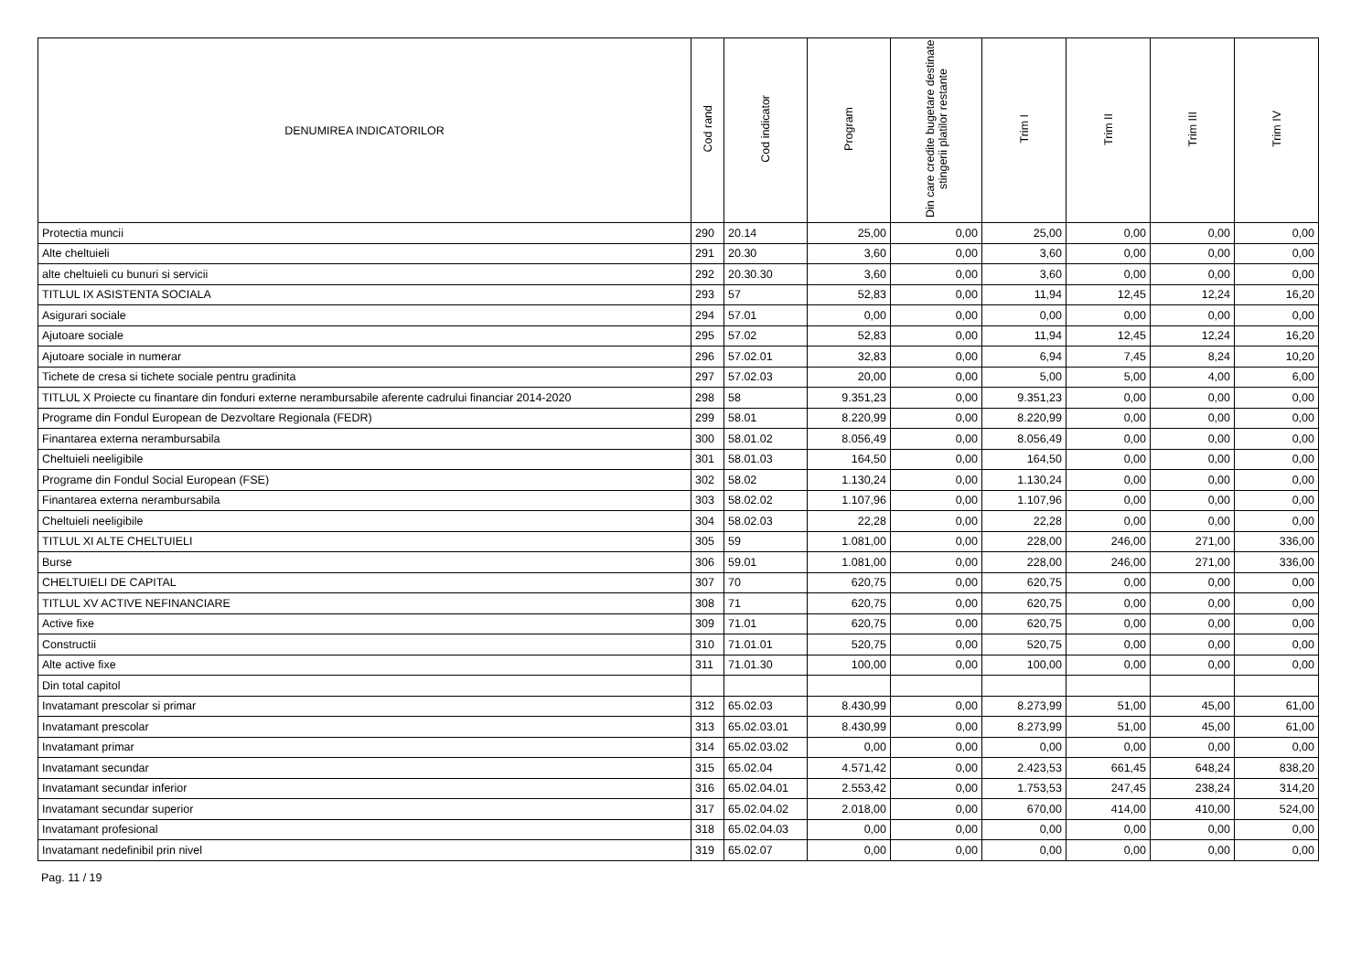| DENUMIREA INDICATORILOR | Cod rand | Cod indicator | Program | Din care credite bugetare destinate stingerii platilor restante | Trim I | Trim II | Trim III | Trim IV |
| --- | --- | --- | --- | --- | --- | --- | --- | --- |
| Protectia muncii | 290 | 20.14 | 25,00 | 0,00 | 25,00 | 0,00 | 0,00 | 0,00 |
| Alte cheltuieli | 291 | 20.30 | 3,60 | 0,00 | 3,60 | 0,00 | 0,00 | 0,00 |
| alte cheltuieli cu bunuri si servicii | 292 | 20.30.30 | 3,60 | 0,00 | 3,60 | 0,00 | 0,00 | 0,00 |
| TITLUL IX ASISTENTA SOCIALA | 293 | 57 | 52,83 | 0,00 | 11,94 | 12,45 | 12,24 | 16,20 |
| Asigurari sociale | 294 | 57.01 | 0,00 | 0,00 | 0,00 | 0,00 | 0,00 | 0,00 |
| Ajutoare sociale | 295 | 57.02 | 52,83 | 0,00 | 11,94 | 12,45 | 12,24 | 16,20 |
| Ajutoare sociale in numerar | 296 | 57.02.01 | 32,83 | 0,00 | 6,94 | 7,45 | 8,24 | 10,20 |
| Tichete de cresa si tichete sociale pentru gradinita | 297 | 57.02.03 | 20,00 | 0,00 | 5,00 | 5,00 | 4,00 | 6,00 |
| TITLUL X Proiecte cu finantare din fonduri externe nerambursabile aferente cadrului financiar 2014-2020 | 298 | 58 | 9.351,23 | 0,00 | 9.351,23 | 0,00 | 0,00 | 0,00 |
| Programe din Fondul European de Dezvoltare Regionala (FEDR) | 299 | 58.01 | 8.220,99 | 0,00 | 8.220,99 | 0,00 | 0,00 | 0,00 |
| Finantarea externa nerambursabila | 300 | 58.01.02 | 8.056,49 | 0,00 | 8.056,49 | 0,00 | 0,00 | 0,00 |
| Cheltuieli neeligibile | 301 | 58.01.03 | 164,50 | 0,00 | 164,50 | 0,00 | 0,00 | 0,00 |
| Programe din Fondul Social European (FSE) | 302 | 58.02 | 1.130,24 | 0,00 | 1.130,24 | 0,00 | 0,00 | 0,00 |
| Finantarea externa nerambursabila | 303 | 58.02.02 | 1.107,96 | 0,00 | 1.107,96 | 0,00 | 0,00 | 0,00 |
| Cheltuieli neeligibile | 304 | 58.02.03 | 22,28 | 0,00 | 22,28 | 0,00 | 0,00 | 0,00 |
| TITLUL XI ALTE CHELTUIELI | 305 | 59 | 1.081,00 | 0,00 | 228,00 | 246,00 | 271,00 | 336,00 |
| Burse | 306 | 59.01 | 1.081,00 | 0,00 | 228,00 | 246,00 | 271,00 | 336,00 |
| CHELTUIELI DE CAPITAL | 307 | 70 | 620,75 | 0,00 | 620,75 | 0,00 | 0,00 | 0,00 |
| TITLUL XV ACTIVE NEFINANCIARE | 308 | 71 | 620,75 | 0,00 | 620,75 | 0,00 | 0,00 | 0,00 |
| Active fixe | 309 | 71.01 | 620,75 | 0,00 | 620,75 | 0,00 | 0,00 | 0,00 |
| Constructii | 310 | 71.01.01 | 520,75 | 0,00 | 520,75 | 0,00 | 0,00 | 0,00 |
| Alte active fixe | 311 | 71.01.30 | 100,00 | 0,00 | 100,00 | 0,00 | 0,00 | 0,00 |
| Din total capitol | | | | | | | | |
| Invatamant prescolar si primar | 312 | 65.02.03 | 8.430,99 | 0,00 | 8.273,99 | 51,00 | 45,00 | 61,00 |
| Invatamant prescolar | 313 | 65.02.03.01 | 8.430,99 | 0,00 | 8.273,99 | 51,00 | 45,00 | 61,00 |
| Invatamant primar | 314 | 65.02.03.02 | 0,00 | 0,00 | 0,00 | 0,00 | 0,00 | 0,00 |
| Invatamant secundar | 315 | 65.02.04 | 4.571,42 | 0,00 | 2.423,53 | 661,45 | 648,24 | 838,20 |
| Invatamant secundar inferior | 316 | 65.02.04.01 | 2.553,42 | 0,00 | 1.753,53 | 247,45 | 238,24 | 314,20 |
| Invatamant secundar superior | 317 | 65.02.04.02 | 2.018,00 | 0,00 | 670,00 | 414,00 | 410,00 | 524,00 |
| Invatamant profesional | 318 | 65.02.04.03 | 0,00 | 0,00 | 0,00 | 0,00 | 0,00 | 0,00 |
| Invatamant nedefinibil prin nivel | 319 | 65.02.07 | 0,00 | 0,00 | 0,00 | 0,00 | 0,00 | 0,00 |
Pag. 11 / 19